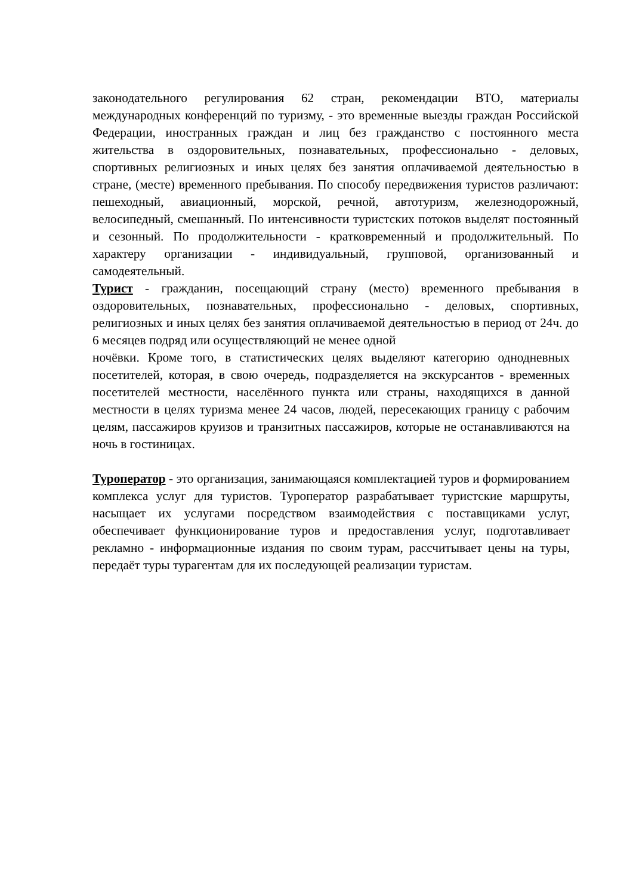законодательного регулирования 62 стран, рекомендации ВТО, материалы международных конференций по туризму, - это временные выезды граждан Российской Федерации, иностранных граждан и лиц без гражданство с постоянного места жительства в оздоровительных, познавательных, профессионально - деловых, спортивных религиозных и иных целях без занятия оплачиваемой деятельностью в стране, (месте) временного пребывания. По способу передвижения туристов различают: пешеходный, авиационный, морской, речной, автотуризм, железнодорожный, велосипедный, смешанный. По интенсивности туристских потоков выделят постоянный и сезонный. По продолжительности - кратковременный и продолжительный. По характеру организации - индивидуальный, групповой, организованный и самодеятельный.
Турист - гражданин, посещающий страну (место) временного пребывания в оздоровительных, познавательных, профессионально - деловых, спортивных, религиозных и иных целях без занятия оплачиваемой деятельностью в период от 24ч. до 6 месяцев подряд или осуществляющий не менее одной
ночёвки. Кроме того, в статистических целях выделяют категорию однодневных посетителей, которая, в свою очередь, подразделяется на экскурсантов - временных посетителей местности, населённого пункта или страны, находящихся в данной местности в целях туризма менее 24 часов, людей, пересекающих границу с рабочим целям, пассажиров круизов и транзитных пассажиров, которые не останавливаются на ночь в гостиницах.
Туроператор - это организация, занимающаяся комплектацией туров и формированием комплекса услуг для туристов. Туроператор разрабатывает туристские маршруты, насыщает их услугами посредством взаимодействия с поставщиками услуг, обеспечивает функционирование туров и предоставления услуг, подготавливает рекламно - информационные издания по своим турам, рассчитывает цены на туры, передаёт туры турагентам для их последующей реализации туристам.